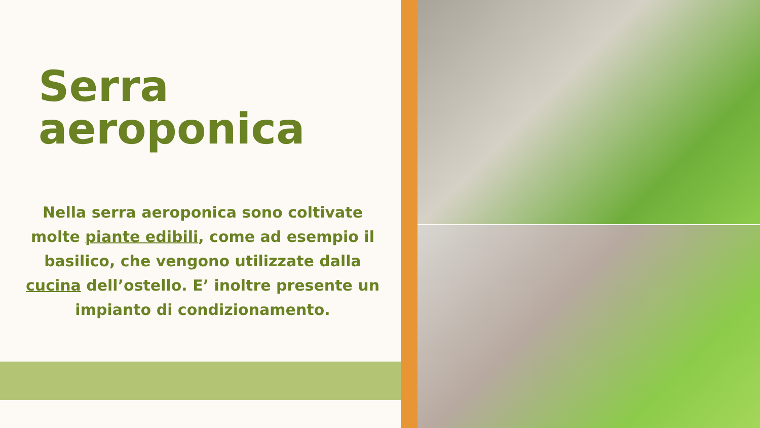Serra
aeroponica
Nella serra aeroponica sono coltivate molte piante edibili, come ad esempio il basilico, che vengono utilizzate dalla cucina dell’ostello. E’ inoltre presente un impianto di condizionamento.